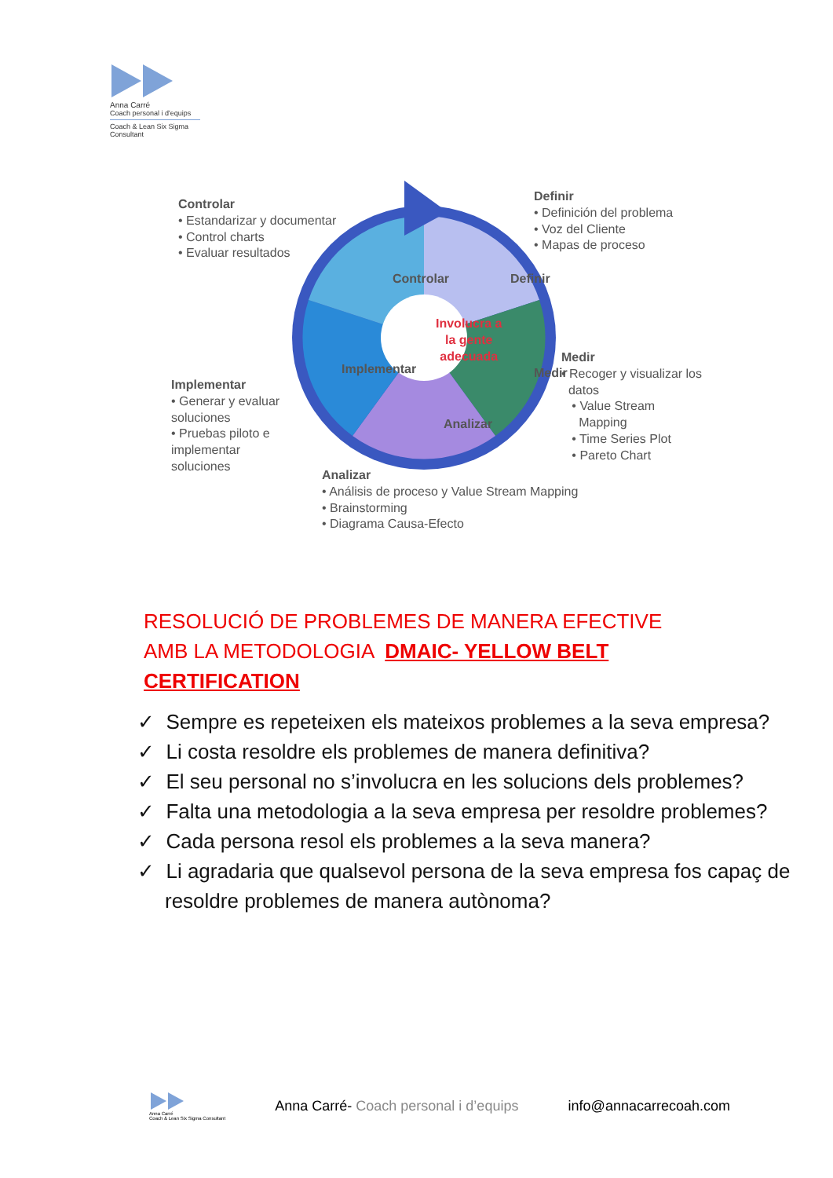Anna Carré
Coach personal i d'equips
Coach & Lean Six Sigma Consultant
Controlar
• Estandarizar y documentar
• Control charts
• Evaluar resultados
Definir
• Definición del problema
• Voz del Cliente
• Mapas de proceso
Controlar Definir
Involucra a
la gente
adecuada
Implementar Medir
Analizar
Medir
• Recoger y visualizar los
datos
• Value Stream
Mapping
• Time Series Plot
• Pareto Chart
Implementar
• Generar y evaluar
soluciones
• Pruebas piloto e
implementar
soluciones
Analizar
• Análisis de proceso y Value Stream Mapping
• Brainstorming
• Diagrama Causa-Efecto
RESOLUCIÓ DE PROBLEMES DE MANERA EFECTIVE AMB LA METODOLOGIA DMAIC- YELLOW BELT CERTIFICATION
✓ Sempre es repeteixen els mateixos problemes a la seva empresa?
✓ Li costa resoldre els problemes de manera definitiva?
✓ El seu personal no s’involucra en les solucions dels problemes?
✓ Falta una metodologia a la seva empresa per resoldre problemes?
✓ Cada persona resol els problemes a la seva manera?
✓ Li agradaria que qualsevol persona de la seva empresa fos capaç de resoldre problemes de manera autònoma?
Anna Carré
Coach & Lean Six Sigma Consultant
Anna Carré- Coach personal i d’equips
info@annacarrecoah.com